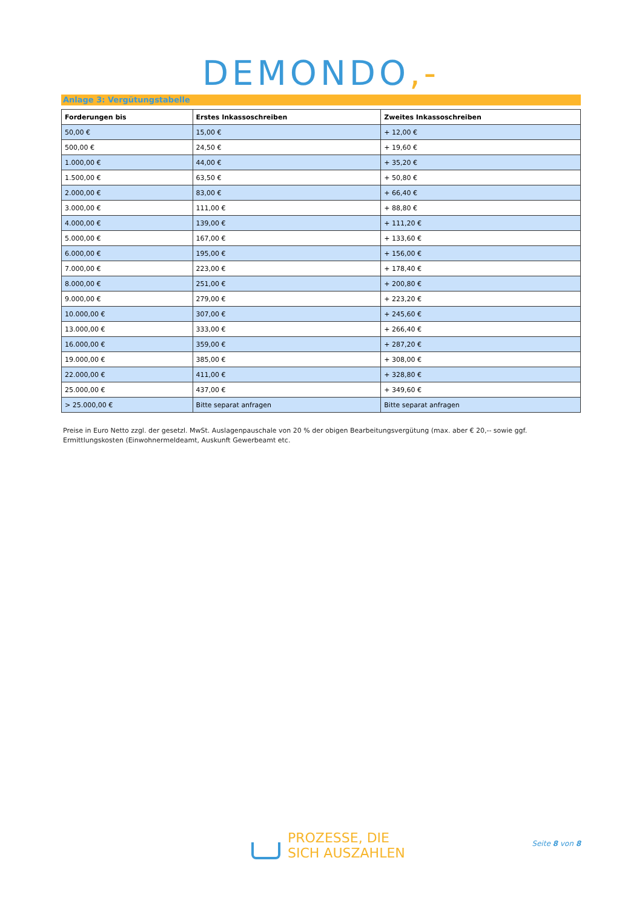DEMONDO,-
Anlage 3: Vergütungstabelle
| Forderungen bis | Erstes Inkassoschreiben | Zweites Inkassoschreiben |
| --- | --- | --- |
| 50,00 € | 15,00 € | + 12,00 € |
| 500,00 € | 24,50 € | + 19,60 € |
| 1.000,00 € | 44,00 € | + 35,20 € |
| 1.500,00 € | 63,50 € | + 50,80 € |
| 2.000,00 € | 83,00 € | + 66,40 € |
| 3.000,00 € | 111,00 € | + 88,80 € |
| 4.000,00 € | 139,00 € | + 111,20 € |
| 5.000,00 € | 167,00 € | + 133,60 € |
| 6.000,00 € | 195,00 € | + 156,00 € |
| 7.000,00 € | 223,00 € | + 178,40 € |
| 8.000,00 € | 251,00 € | + 200,80 € |
| 9.000,00 € | 279,00 € | + 223,20 € |
| 10.000,00 € | 307,00 € | + 245,60 € |
| 13.000,00 € | 333,00 € | + 266,40 € |
| 16.000,00 € | 359,00 € | + 287,20 € |
| 19.000,00 € | 385,00 € | + 308,00 € |
| 22.000,00 € | 411,00 € | + 328,80 € |
| 25.000,00 € | 437,00 € | + 349,60 € |
| > 25.000,00 € | Bitte separat anfragen | Bitte separat anfragen |
Preise in Euro Netto zzgl. der gesetzl. MwSt. Auslagenpauschale von 20 % der obigen Bearbeitungsvergütung (max. aber € 20,-- sowie ggf. Ermittlungskosten (Einwohnermeldeamt, Auskunft Gewerbeamt etc.
PROZESSE, DIE
SICH AUSZAHLEN
Seite 8 von 8